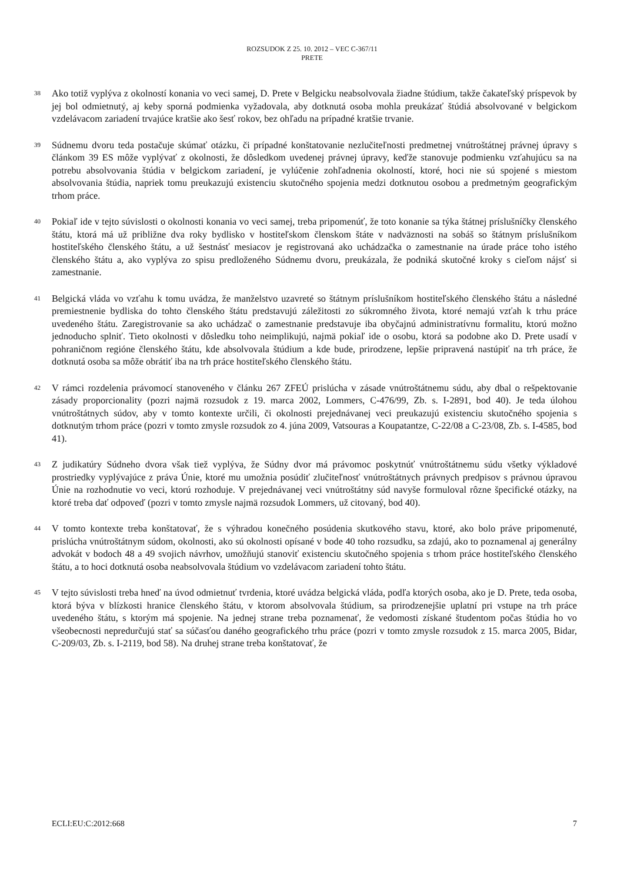ROZSUDOK Z 25. 10. 2012 – VEC C-367/11
PRETE
38
Ako totiž vyplýva z okolností konania vo veci samej, D. Prete v Belgicku neabsolvovala žiadne štúdium, takže čakateľský príspevok by jej bol odmietnutý, aj keby sporná podmienka vyžadovala, aby dotknutá osoba mohla preukázať štúdiá absolvované v belgickom vzdelávacom zariadení trvajúce kratšie ako šesť rokov, bez ohľadu na prípadné kratšie trvanie.
39
Súdnemu dvoru teda postačuje skúmať otázku, či prípadné konštatovanie nezlučiteľnosti predmetnej vnútroštátnej právnej úpravy s článkom 39 ES môže vyplývať z okolnosti, že dôsledkom uvedenej právnej úpravy, keďže stanovuje podmienku vzťahujúcu sa na potrebu absolvovania štúdia v belgickom zariadení, je vylúčenie zohľadnenia okolností, ktoré, hoci nie sú spojené s miestom absolvovania štúdia, napriek tomu preukazujú existenciu skutočného spojenia medzi dotknutou osobou a predmetným geografickým trhom práce.
40
Pokiaľ ide v tejto súvislosti o okolnosti konania vo veci samej, treba pripomenúť, že toto konanie sa týka štátnej príslušníčky členského štátu, ktorá má už približne dva roky bydlisko v hostiteľskom členskom štáte v nadväznosti na sobáš so štátnym príslušníkom hostiteľského členského štátu, a už šestnásť mesiacov je registrovaná ako uchádzačka o zamestnanie na úrade práce toho istého členského štátu a, ako vyplýva zo spisu predloženého Súdnemu dvoru, preukázala, že podniká skutočné kroky s cieľom nájsť si zamestnanie.
41
Belgická vláda vo vzťahu k tomu uvádza, že manželstvo uzavreté so štátnym príslušníkom hostiteľského členského štátu a následné premiestnenie bydliska do tohto členského štátu predstavujú záležitosti zo súkromného života, ktoré nemajú vzťah k trhu práce uvedeného štátu. Zaregistrovanie sa ako uchádzač o zamestnanie predstavuje iba obyčajnú administratívnu formalitu, ktorú možno jednoducho splniť. Tieto okolnosti v dôsledku toho neimplikujú, najmä pokiaľ ide o osobu, ktorá sa podobne ako D. Prete usadí v pohraničnom regióne členského štátu, kde absolvovala štúdium a kde bude, prirodzene, lepšie pripravená nastúpiť na trh práce, že dotknutá osoba sa môže obrátiť iba na trh práce hostiteľského členského štátu.
42
V rámci rozdelenia právomocí stanoveného v článku 267 ZFEÚ prislúcha v zásade vnútroštátnemu súdu, aby dbal o rešpektovanie zásady proporcionality (pozri najmä rozsudok z 19. marca 2002, Lommers, C-476/99, Zb. s. I-2891, bod 40). Je teda úlohou vnútroštátnych súdov, aby v tomto kontexte určili, či okolnosti prejednávanej veci preukazujú existenciu skutočného spojenia s dotknutým trhom práce (pozri v tomto zmysle rozsudok zo 4. júna 2009, Vatsouras a Koupatantze, C-22/08 a C-23/08, Zb. s. I-4585, bod 41).
43
Z judikatúry Súdneho dvora však tiež vyplýva, že Súdny dvor má právomoc poskytnúť vnútroštátnemu súdu všetky výkladové prostriedky vyplývajúce z práva Únie, ktoré mu umožnia posúdiť zlučiteľnosť vnútroštátnych právnych predpisov s právnou úpravou Únie na rozhodnutie vo veci, ktorú rozhoduje. V prejednávanej veci vnútroštátny súd navyše formuloval rôzne špecifické otázky, na ktoré treba dať odpoveď (pozri v tomto zmysle najmä rozsudok Lommers, už citovaný, bod 40).
44
V tomto kontexte treba konštatovať, že s výhradou konečného posúdenia skutkového stavu, ktoré, ako bolo práve pripomenuté, prislúcha vnútroštátnym súdom, okolnosti, ako sú okolnosti opísané v bode 40 toho rozsudku, sa zdajú, ako to poznamenal aj generálny advokát v bodoch 48 a 49 svojich návrhov, umožňujú stanoviť existenciu skutočného spojenia s trhom práce hostiteľského členského štátu, a to hoci dotknutá osoba neabsolvovala štúdium vo vzdelávacom zariadení tohto štátu.
45
V tejto súvislosti treba hneď na úvod odmietnuť tvrdenia, ktoré uvádza belgická vláda, podľa ktorých osoba, ako je D. Prete, teda osoba, ktorá býva v blízkosti hranice členského štátu, v ktorom absolvovala štúdium, sa prirodzenejšie uplatní pri vstupe na trh práce uvedeného štátu, s ktorým má spojenie. Na jednej strane treba poznamenať, že vedomosti získané študentom počas štúdia ho vo všeobecnosti nepredurčujú stať sa súčasťou daného geografického trhu práce (pozri v tomto zmysle rozsudok z 15. marca 2005, Bidar, C-209/03, Zb. s. I-2119, bod 58). Na druhej strane treba konštatovať, že
ECLI:EU:C:2012:668 7